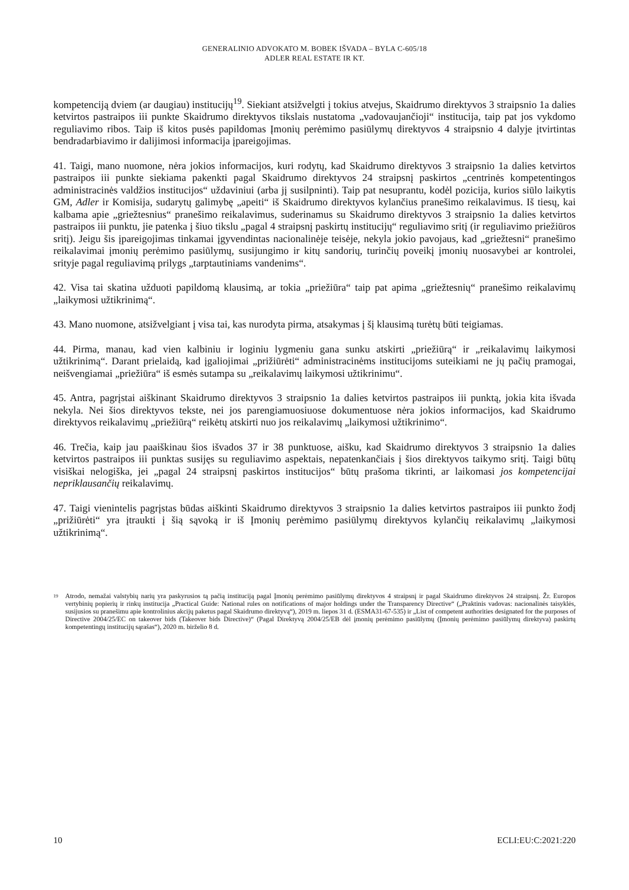GENERALINIO ADVOKATO M. BOBEK IŠVADA – BYLA C-605/18
ADLER REAL ESTATE IR KT.
kompetenciją dviem (ar daugiau) institucijų<sup>19</sup>. Siekiant atsižvelgti į tokius atvejus, Skaidrumo direktyvos 3 straipsnio 1a dalies ketvirtos pastraipos iii punkte Skaidrumo direktyvos tikslais nustatoma „vadovaujančioji“ institucija, taip pat jos vykdomo reguliavimo ribos. Taip iš kitos pusės papildomas Įmonių perėmimo pasiūlymų direktyvos 4 straipsnio 4 dalyje įtvirtintas bendradarbiavimo ir dalijimosi informacija įpareigojimas.
41. Taigi, mano nuomone, nėra jokios informacijos, kuri rodytų, kad Skaidrumo direktyvos 3 straipsnio 1a dalies ketvirtos pastraipos iii punkte siekiama pakenkti pagal Skaidrumo direktyvos 24 straipsnį paskirtos „centrinės kompetentingos administracinės valdžios institucijos“ uždaviniui (arba jį susilpninti). Taip pat nesuprantu, kodėl pozicija, kurios siūlo laikytis GM, Adler ir Komisija, sudarytų galimybę „apeiti“ iš Skaidrumo direktyvos kylančius pranešimo reikalavimus. Iš tiesų, kai kalbama apie „griežtesnius“ pranešimo reikalavimus, suderinamus su Skaidrumo direktyvos 3 straipsnio 1a dalies ketvirtos pastraipos iii punktu, jie patenka į šiuo tikslu „pagal 4 straipsnį paskirtų institucijų“ reguliavimo sritį (ir reguliavimo priežiūros sritį). Jeigu šis įpareigojimas tinkamai įgyvendintas nacionalinėje teisėje, nekyla jokio pavojaus, kad „griežtesni“ pranešimo reikalavimai įmonių perėmimo pasiūlymų, susijungimo ir kitų sandorių, turinčių poveikį įmonių nuosavybei ar kontrolei, srityje pagal reguliavimą prilygs „tarptautiniams vandenims“.
42. Visa tai skatina užduoti papildomą klausimą, ar tokia „priežiūra“ taip pat apima „griežtesnių“ pranešimo reikalavimų „laikymosi užtikrinimą“.
43. Mano nuomone, atsižvelgiant į visa tai, kas nurodyta pirma, atsakymas į šį klausimą turėtų būti teigiamas.
44. Pirma, manau, kad vien kalbiniu ir loginiu lygmeniu gana sunku atskirti „priežiūrą“ ir „reikalavimų laikymosi užtikrinimą“. Darant prielaidą, kad įgaliojimai „prižiūrėti“ administracinėms institucijoms suteikiami ne jų pačių pramogai, neišvengiamai „priežiūra“ iš esmės sutampa su „reikalavimų laikymosi užtikrinimu“.
45. Antra, pagrįstai aiškinant Skaidrumo direktyvos 3 straipsnio 1a dalies ketvirtos pastraipos iii punktą, jokia kita išvada nekyla. Nei šios direktyvos tekste, nei jos parengiamuosiuose dokumentuose nėra jokios informacijos, kad Skaidrumo direktyvos reikalavimų „priežiūrą“ reikėtų atskirti nuo jos reikalavimų „laikymosi užtikrinimo“.
46. Trečia, kaip jau paaiškinau šios išvados 37 ir 38 punktuose, aišku, kad Skaidrumo direktyvos 3 straipsnio 1a dalies ketvirtos pastraipos iii punktas susijęs su reguliavimo aspektais, nepatenkančiais į šios direktyvos taikymo sritį. Taigi būtų visiškai nelogiška, jei „pagal 24 straipsnį paskirtos institucijos“ būtų prašoma tikrinti, ar laikomasi jos kompetencijai nepriklausančių reikalavimų.
47. Taigi vienintelis pagrįstas būdas aiškinti Skaidrumo direktyvos 3 straipsnio 1a dalies ketvirtos pastraipos iii punkto žodį „prižiūrėti“ yra įtraukti į šią sąvoką ir iš Įmonių perėmimo pasiūlymų direktyvos kylančių reikalavimų „laikymosi užtikrinimą“.
<sup>19</sup>
Atrodo, nemažai valstybių narių yra paskyrusios tą pačią instituciją pagal Įmonių perėmimo pasiūlymų direktyvos 4 straipsnį ir pagal Skaidrumo direktyvos 24 straipsnį. Žr. Europos vertybinių popierių ir rinkų institucija „Practical Guide: National rules on notifications of major holdings under the Transparency Directive“ („Praktinis vadovas: nacionalinės taisyklės, susijusios su pranešimu apie kontrolinius akcijų paketus pagal Skaidrumo direktyvą“), 2019 m. liepos 31 d. (ESMA31-67-535) ir „List of competent authorities designated for the purposes of Directive 2004/25/EC on takeover bids (Takeover bids Directive)“ (Pagal Direktyvą 2004/25/EB dėl įmonių perėmimo pasiūlymų (Įmonių perėmimo pasiūlymų direktyva) paskirtų kompetentingų institucijų sąrašas“), 2020 m. birželio 8 d.
10 ECLI:EU:C:2021:220